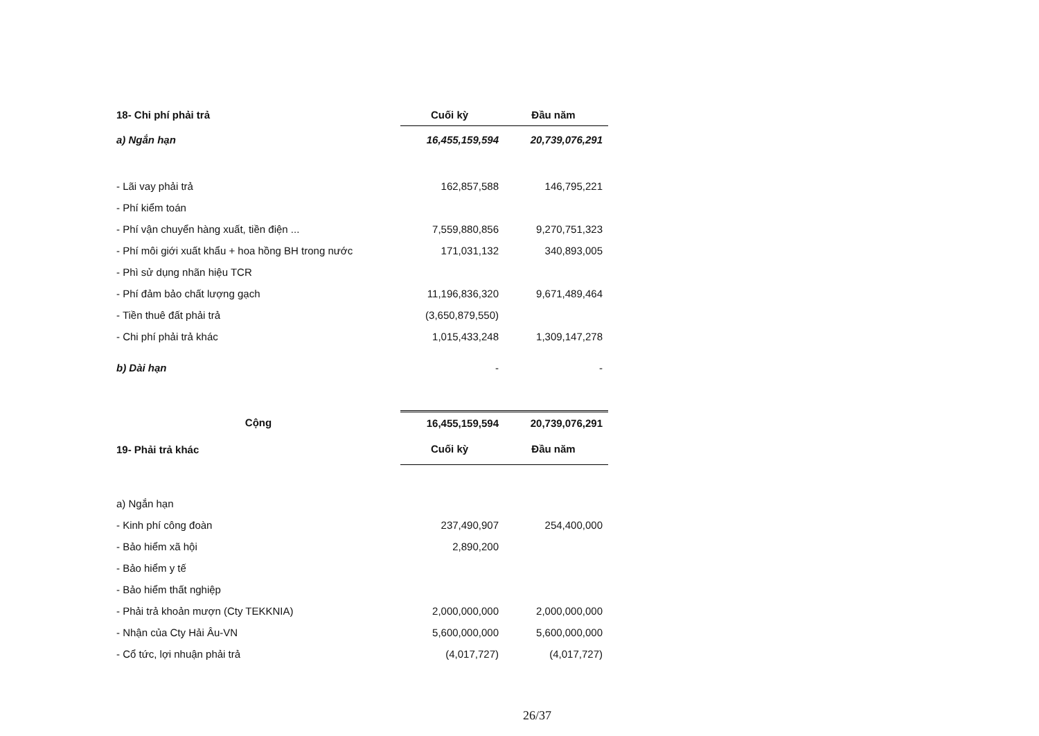| 18- Chi phí phải trả | Cuối kỳ | Đầu năm |
| --- | --- | --- |
| a) Ngắn hạn | 16,455,159,594 | 20,739,076,291 |
| - Lãi vay phải trả | 162,857,588 | 146,795,221 |
| - Phí kiểm toán | | |
| - Phí vận chuyển hàng xuất, tiền điện ... | 7,559,880,856 | 9,270,751,323 |
| - Phí môi giới xuất khẩu + hoa hồng BH trong nước | 171,031,132 | 340,893,005 |
| - Phì sử dụng nhãn hiệu TCR | | |
| - Phí đảm bảo chất lượng gạch | 11,196,836,320 | 9,671,489,464 |
| - Tiền thuê đất phải trả | (3,650,879,550) | |
| - Chi phí phải trả khác | 1,015,433,248 | 1,309,147,278 |
| b) Dài hạn | - | - |
| Cộng | 16,455,159,594 | 20,739,076,291 |
| 19- Phải trả khác | Cuối kỳ | Đầu năm |
| a) Ngắn hạn | | |
| - Kinh phí công đoàn | 237,490,907 | 254,400,000 |
| - Bảo hiểm xã hội | 2,890,200 | |
| - Bảo hiểm y tế | | |
| - Bảo hiểm thất nghiệp | | |
| - Phải trả khoản mượn (Cty TEKKNIA) | 2,000,000,000 | 2,000,000,000 |
| - Nhận của Cty Hải Âu-VN | 5,600,000,000 | 5,600,000,000 |
| - Cổ tức, lợi nhuận phải trả | (4,017,727) | (4,017,727) |
26/37